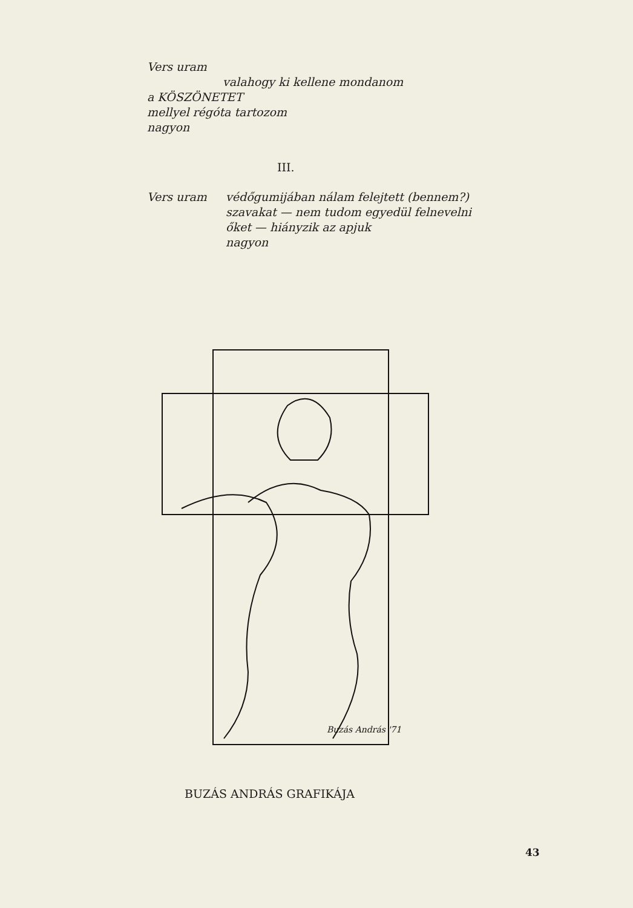Vers uram
valahogy ki kellene mondanom
a KÖSZÖNETET
mellyel régóta tartozom
nagyon
III.
Vers uram védőgumijában nálam felejtett (bennem?)
szavakat — nem tudom egyedül felnevelni
őket — hiányzik az apjuk
nagyon
Buzás András '71
BUZÁS ANDRÁS GRAFIKÁJA
43